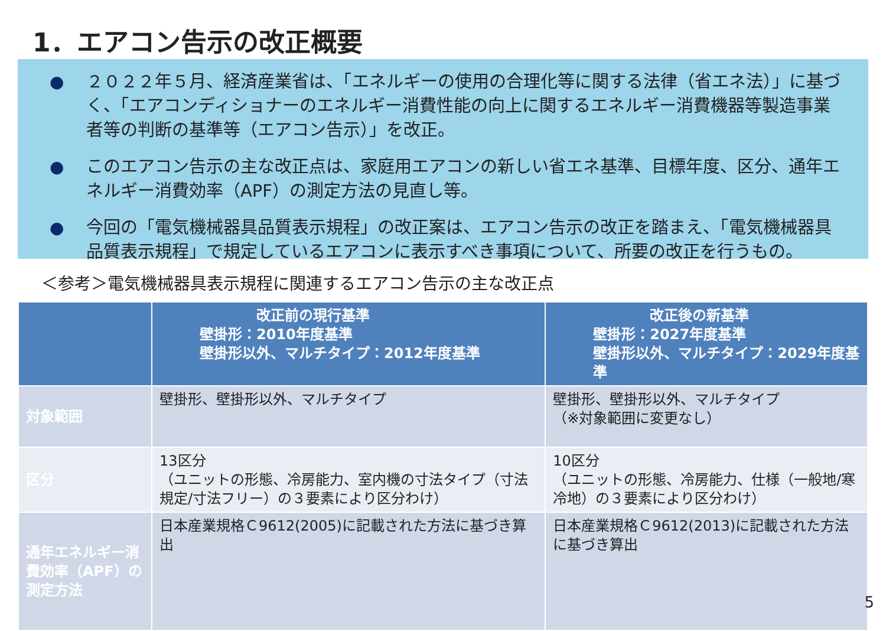1．エアコン告示の改正概要
● ２０２２年５月、経済産業省は、「エネルギーの使用の合理化等に関する法律（省エネ法）」に基づく、「エアコンディショナーのエネルギー消費性能の向上に関するエネルギー消費機器等製造事業者等の判断の基準等（エアコン告示）」を改正。
● このエアコン告示の主な改正点は、家庭用エアコンの新しい省エネ基準、目標年度、区分、通年エネルギー消費効率（APF）の測定方法の見直し等。
● 今回の「電気機械器具品質表示規程」の改正案は、エアコン告示の改正を踏まえ、「電気機械器具品質表示規程」で規定しているエアコンに表示すべき事項について、所要の改正を行うもの。
＜参考＞電気機械器具表示規程に関連するエアコン告示の主な改正点
| | 改正前の現行基準 壁掛形：2010年度基準 壁掛形以外、マルチタイプ：2012年度基準 | 改正後の新基準 壁掛形：2027年度基準 壁掛形以外、マルチタイプ：2029年度基準 |
| --- | --- | --- |
| 対象範囲 | 壁掛形、壁掛形以外、マルチタイプ | 壁掛形、壁掛形以外、マルチタイプ （※対象範囲に変更なし） |
| 区分 | 13区分 （ユニットの形態、冷房能力、室内機の寸法タイプ（寸法規定/寸法フリー）の３要素により区分わけ） | 10区分 （ユニットの形態、冷房能力、仕様（一般地/寒冷地）の３要素により区分わけ） |
| 通年エネルギー消費効率（APF）の測定方法 | 日本産業規格Ｃ9612(2005)に記載された方法に基づき算出 | 日本産業規格Ｃ9612(2013)に記載された方法に基づき算出 |
5